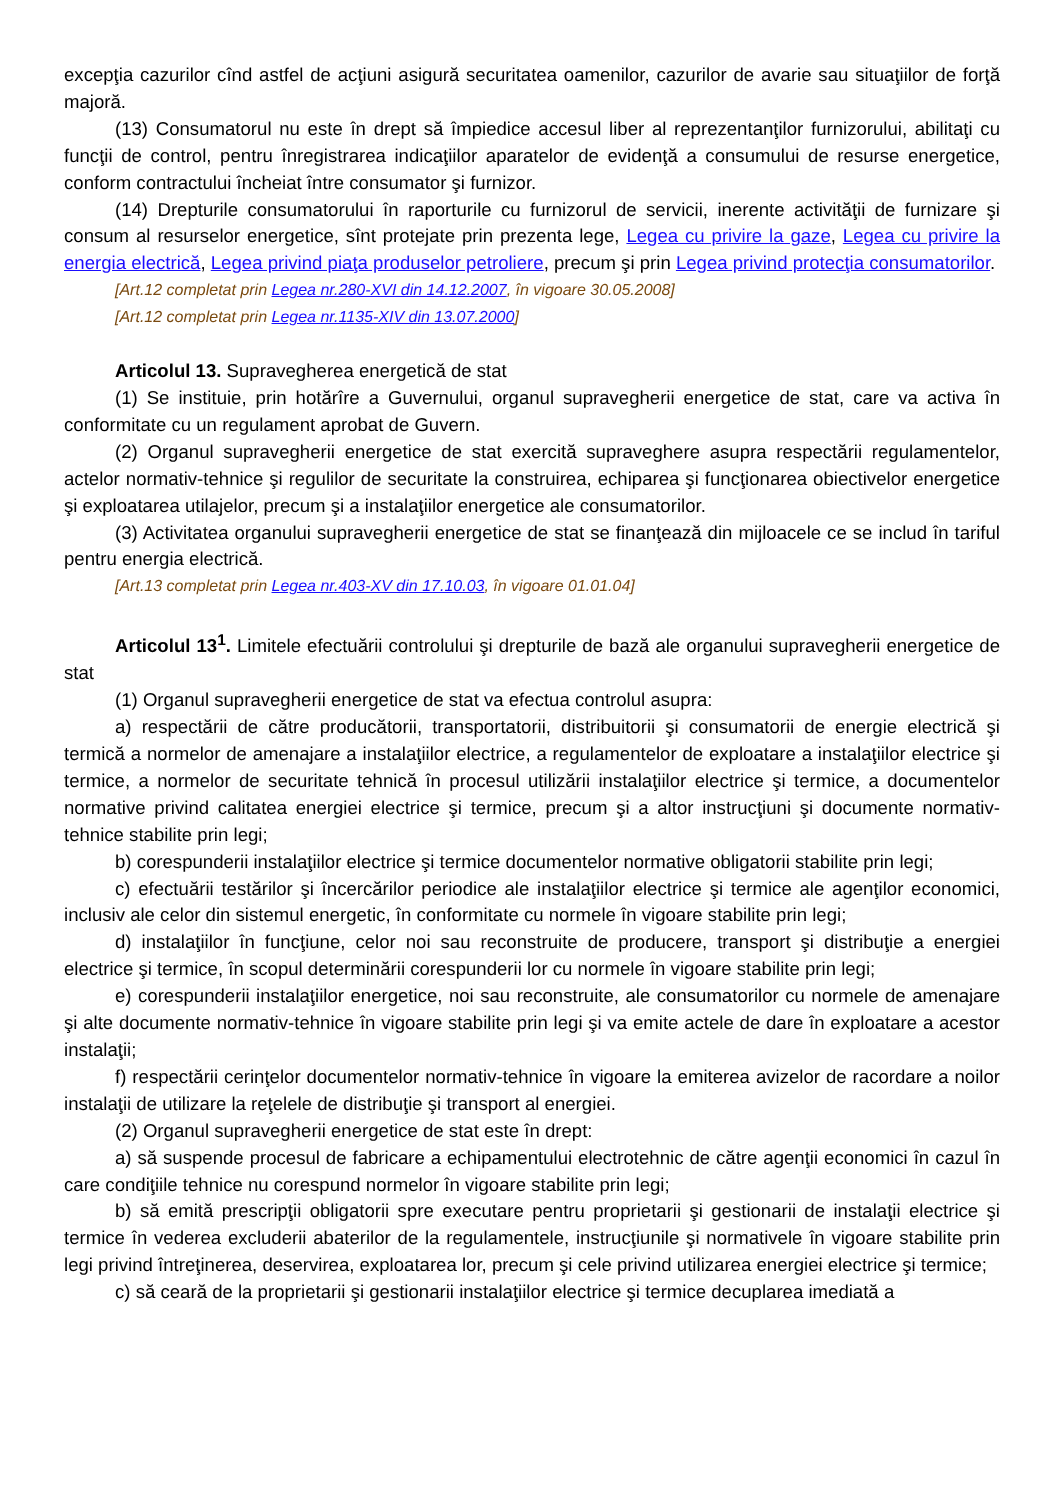excepţia cazurilor cînd astfel de acţiuni asigură securitatea oamenilor, cazurilor de avarie sau situaţiilor de forţă majoră.
(13) Consumatorul nu este în drept să împiedice accesul liber al reprezentanţilor furnizorului, abilitaţi cu funcţii de control, pentru înregistrarea indicaţiilor aparatelor de evidenţă a consumului de resurse energetice, conform contractului încheiat între consumator şi furnizor.
(14) Drepturile consumatorului în raporturile cu furnizorul de servicii, inerente activităţii de furnizare şi consum al resurselor energetice, sînt protejate prin prezenta lege, Legea cu privire la gaze, Legea cu privire la energia electrică, Legea privind piaţa produselor petroliere, precum şi prin Legea privind protecţia consumatorilor.
[Art.12 completat prin Legea nr.280-XVI din 14.12.2007, în vigoare 30.05.2008]
[Art.12 completat prin Legea nr.1135-XIV din 13.07.2000]
Articolul 13. Supravegherea energetică de stat
(1) Se instituie, prin hotărîre a Guvernului, organul supravegherii energetice de stat, care va activa în conformitate cu un regulament aprobat de Guvern.
(2) Organul supravegherii energetice de stat exercită supraveghere asupra respectării regulamentelor, actelor normativ-tehnice şi regulilor de securitate la construirea, echiparea şi funcţionarea obiectivelor energetice şi exploatarea utilajelor, precum şi a instalaţiilor energetice ale consumatorilor.
(3) Activitatea organului supravegherii energetice de stat se finanţează din mijloacele ce se includ în tariful pentru energia electrică.
[Art.13 completat prin Legea nr.403-XV din 17.10.03, în vigoare 01.01.04]
Articolul 13<sup>1</sup>. Limitele efectuării controlului şi drepturile de bază ale organului supravegherii energetice de stat
(1) Organul supravegherii energetice de stat va efectua controlul asupra:
a) respectării de către producătorii, transportatorii, distribuitorii şi consumatorii de energie electrică şi termică a normelor de amenajare a instalaţiilor electrice, a regulamentelor de exploatare a instalaţiilor electrice şi termice, a normelor de securitate tehnică în procesul utilizării instalaţiilor electrice şi termice, a documentelor normative privind calitatea energiei electrice şi termice, precum şi a altor instrucţiuni şi documente normativ-tehnice stabilite prin legi;
b) corespunderii instalaţiilor electrice şi termice documentelor normative obligatorii stabilite prin legi;
c) efectuării testărilor şi încercărilor periodice ale instalaţiilor electrice şi termice ale agenţilor economici, inclusiv ale celor din sistemul energetic, în conformitate cu normele în vigoare stabilite prin legi;
d) instalaţiilor în funcţiune, celor noi sau reconstruite de producere, transport şi distribuţie a energiei electrice şi termice, în scopul determinării corespunderii lor cu normele în vigoare stabilite prin legi;
e) corespunderii instalaţiilor energetice, noi sau reconstruite, ale consumatorilor cu normele de amenajare şi alte documente normativ-tehnice în vigoare stabilite prin legi şi va emite actele de dare în exploatare a acestor instalaţii;
f) respectării cerinţelor documentelor normativ-tehnice în vigoare la emiterea avizelor de racordare a noilor instalaţii de utilizare la reţelele de distribuţie şi transport al energiei.
(2) Organul supravegherii energetice de stat este în drept:
a) să suspende procesul de fabricare a echipamentului electrotehnic de către agenţii economici în cazul în care condiţiile tehnice nu corespund normelor în vigoare stabilite prin legi;
b) să emită prescripţii obligatorii spre executare pentru proprietarii şi gestionarii de instalaţii electrice şi termice în vederea excluderii abaterilor de la regulamentele, instrucţiunile şi normativele în vigoare stabilite prin legi privind întreţinerea, deservirea, exploatarea lor, precum şi cele privind utilizarea energiei electrice şi termice;
c) să ceară de la proprietarii şi gestionarii instalaţiilor electrice şi termice decuplarea imediată a